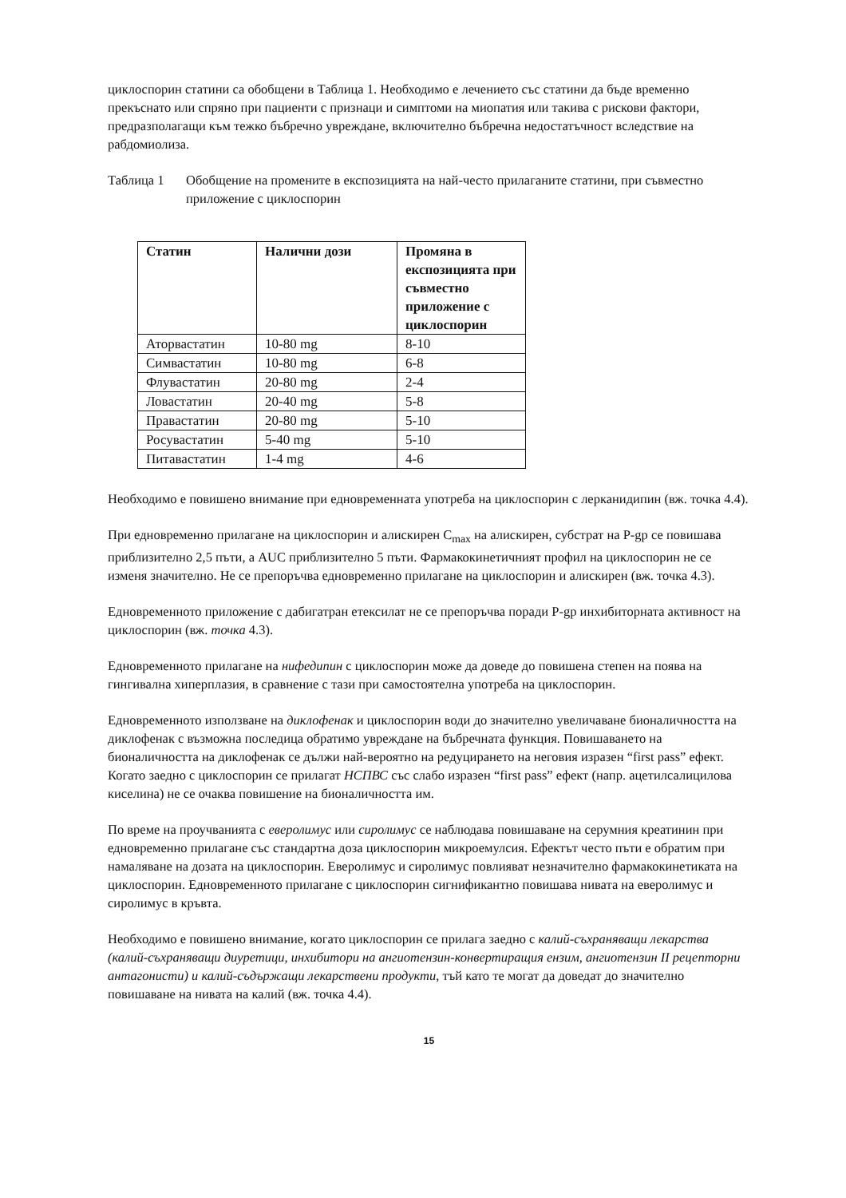циклоспорин статини са обобщени в Таблица 1. Необходимо е лечението със статини да бъде временно прекъснато или спряно при пациенти с признаци и симптоми на миопатия или такива с рискови фактори, предразполагащи към тежко бъбречно увреждане, включително бъбречна недостатъчност вследствие на рабдомиолиза.
Таблица 1 Обобщение на промените в експозицията на най-често прилаганите статини, при съвместно приложение с циклоспорин
| Статин | Налични дози | Промяна в експозицията при съвместно приложение с циклоспорин |
| --- | --- | --- |
| Аторвастатин | 10-80 mg | 8-10 |
| Симвастатин | 10-80 mg | 6-8 |
| Флувастатин | 20-80 mg | 2-4 |
| Ловастатин | 20-40 mg | 5-8 |
| Правастатин | 20-80 mg | 5-10 |
| Росувастатин | 5-40 mg | 5-10 |
| Питавастатин | 1-4 mg | 4-6 |
Необходимо е повишено внимание при едновременната употреба на циклоспорин с лерканидипин (вж. точка 4.4).
При едновременно прилагане на циклоспорин и алискирен C<sub>max</sub> на алискирен, субстрат на P-gp се повишава приблизително 2,5 пъти, а AUC приблизително 5 пъти. Фармакокинетичният профил на циклоспорин не се изменя значително. Не се препоръчва едновременно прилагане на циклоспорин и алискирен (вж. точка 4.3).
Едновременното приложение с дабигатран етексилат не се препоръчва поради P-gp инхибиторната активност на циклоспорин (вж. точка 4.3).
Едновременното прилагане на нифедипин с циклоспорин може да доведе до повишена степен на поява на гингивална хиперплазия, в сравнение с тази при самостоятелна употреба на циклоспорин.
Едновременното използване на диклофенак и циклоспорин води до значително увеличаване бионаличността на диклофенак с възможна последица обратимо увреждане на бъбречната функция. Повишаването на бионаличността на диклофенак се дължи най-вероятно на редуцирането на неговия изразен “first pass” ефект. Когато заедно с циклоспорин се прилагат НСПВС със слабо изразен “first pass” ефект (напр. ацетилсалицилова киселина) не се очаква повишение на бионаличността им.
По време на проучванията с еверолимус или сиролимус се наблюдава повишаване на серумния креатинин при едновременно прилагане със стандартна доза циклоспорин микроемулсия. Ефектът често пъти е обратим при намаляване на дозата на циклоспорин. Еверолимус и сиролимус повлияват незначително фармакокинетиката на циклоспорин. Едновременното прилагане с циклоспорин сигнификантно повишава нивата на еверолимус и сиролимус в кръвта.
Необходимо е повишено внимание, когато циклоспорин се прилага заедно с калий-съхраняващи лекарства (калий-съхраняващи диуретици, инхибитори на ангиотензин-конвертиращия ензим, ангиотензин II рецепторни антагонисти) и калий-съдържащи лекарствени продукти, тъй като те могат да доведат до значително повишаване на нивата на калий (вж. точка 4.4).
15